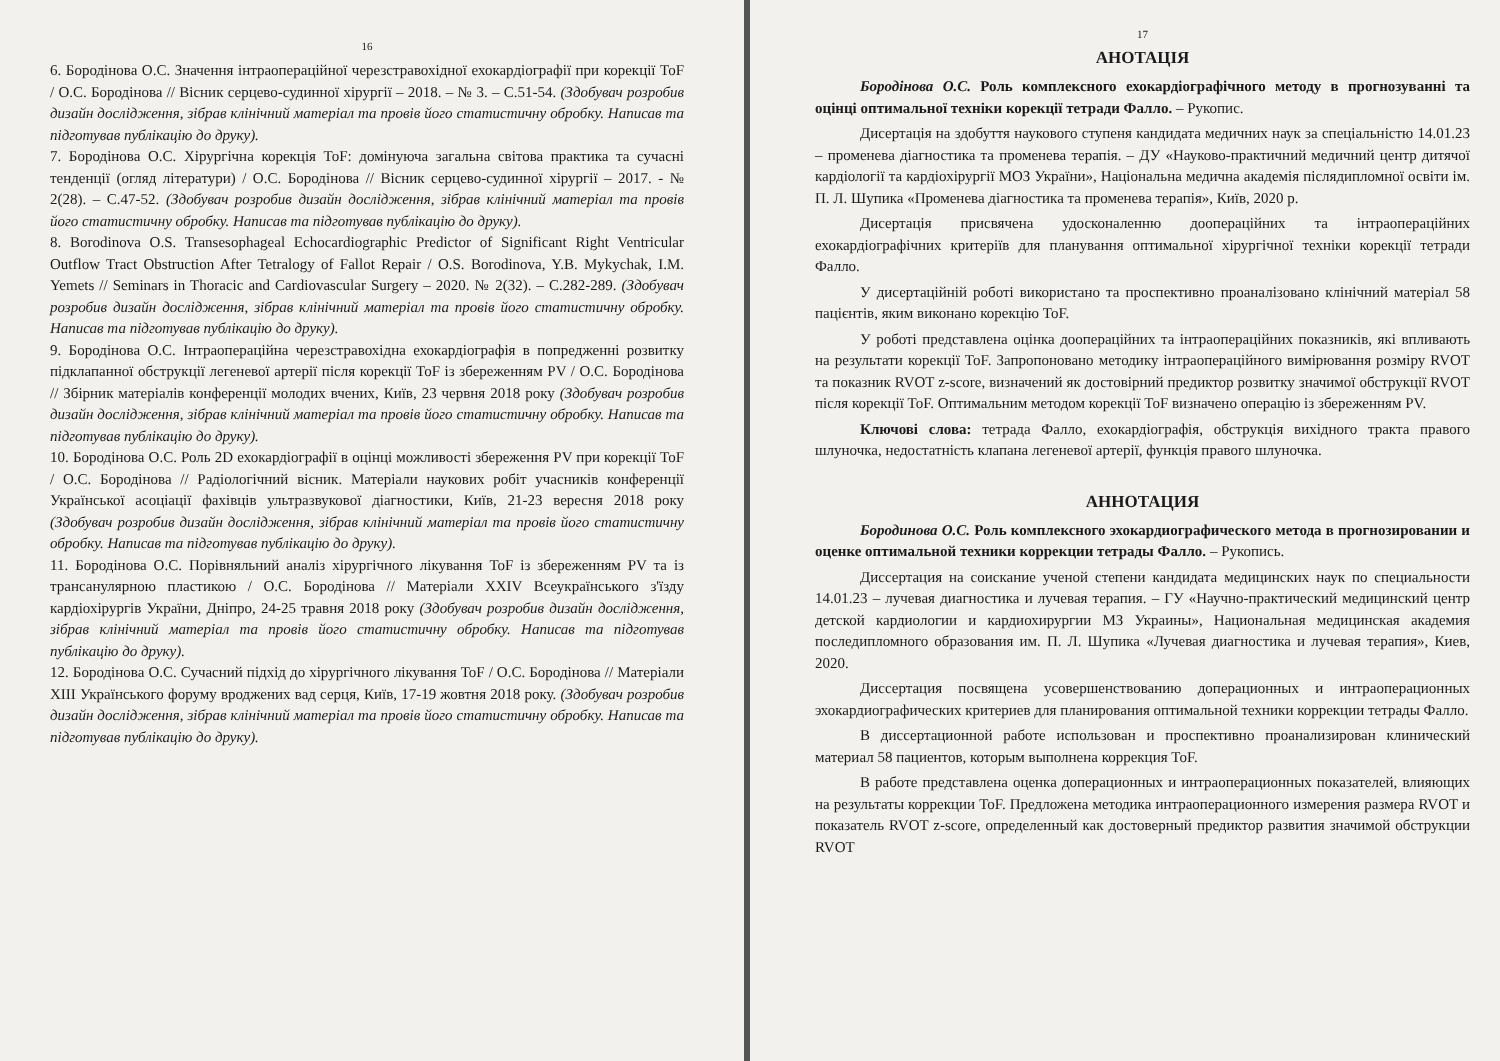16
6. Бородінова О.С. Значення інтраопераційної черезстравохідної ехокардіографії при корекції ToF / О.С. Бородінова // Вісник серцево-судинної хірургії – 2018. – № 3. – С.51-54. (Здобувач розробив дизайн дослідження, зібрав клінічний матеріал та провів його статистичну обробку. Написав та підготував публікацію до друку).
7. Бородінова О.С. Хірургічна корекція ToF: домінуюча загальна світова практика та сучасні тенденції (огляд літератури) / О.С. Бородінова // Вісник серцево-судинної хірургії – 2017. - № 2(28). – С.47-52. (Здобувач розробив дизайн дослідження, зібрав клінічний матеріал та провів його статистичну обробку. Написав та підготував публікацію до друку).
8. Borodinova O.S. Transesophageal Echocardiographic Predictor of Significant Right Ventricular Outflow Tract Obstruction After Tetralogy of Fallot Repair / O.S. Borodinova, Y.B. Mykychak, I.M. Yemets // Seminars in Thoracic and Cardiovascular Surgery – 2020. № 2(32). – C.282-289. (Здобувач розробив дизайн дослідження, зібрав клінічний матеріал та провів його статистичну обробку. Написав та підготував публікацію до друку).
9. Бородінова О.С. Інтраопераційна черезстравохідна ехокардіографія в попредженні розвитку підклапанної обструкції легеневої артерії після корекції ToF із збереженням PV / О.С. Бородінова // Збірник матеріалів конференції молодих вчених, Київ, 23 червня 2018 року (Здобувач розробив дизайн дослідження, зібрав клінічний матеріал та провів його статистичну обробку. Написав та підготував публікацію до друку).
10. Бородінова О.С. Роль 2D ехокардіографії в оцінці можливості збереження PV при корекції ToF / О.С. Бородінова // Радіологічний вісник. Матеріали наукових робіт учасників конференції Української асоціації фахівців ультразвукової діагностики, Київ, 21-23 вересня 2018 року (Здобувач розробив дизайн дослідження, зібрав клінічний матеріал та провів його статистичну обробку. Написав та підготував публікацію до друку).
11. Бородінова О.С. Порівняльний аналіз хірургічного лікування ToF із збереженням PV та із трансанулярною пластикою / О.С. Бородінова // Матеріали XXIV Всеукраїнського з'їзду кардіохірургів України, Дніпро, 24-25 травня 2018 року (Здобувач розробив дизайн дослідження, зібрав клінічний матеріал та провів його статистичну обробку. Написав та підготував публікацію до друку).
12. Бородінова О.С. Сучасний підхід до хірургічного лікування ToF / О.С. Бородінова // Матеріали XIII Українського форуму вроджених вад серця, Київ, 17-19 жовтня 2018 року. (Здобувач розробив дизайн дослідження, зібрав клінічний матеріал та провів його статистичну обробку. Написав та підготував публікацію до друку).
17
АНОТАЦІЯ
Бородінова О.С. Роль комплексного ехокардіографічного методу в прогнозуванні та оцінці оптимальної техніки корекції тетради Фалло. – Рукопис.
Дисертація на здобуття наукового ступеня кандидата медичних наук за спеціальністю 14.01.23 – променева діагностика та променева терапія. – ДУ «Науково-практичний медичний центр дитячої кардіології та кардіохірургії МОЗ України», Національна медична академія післядипломної освіти ім. П. Л. Шупика «Променева діагностика та променева терапія», Київ, 2020 р.
Дисертація присвячена удосконаленню доопераційних та інтраопераційних ехокардіографічних критеріїв для планування оптимальної хірургічної техніки корекції тетради Фалло.
У дисертаційній роботі використано та проспективно проаналізовано клінічний матеріал 58 пацієнтів, яким виконано корекцію ToF.
У роботі представлена оцінка доопераційних та інтраопераційних показників, які впливають на результати корекції ToF. Запропоновано методику інтраопераційного вимірювання розміру RVOT та показник RVOT z-score, визначений як достовірний предиктор розвитку значимої обструкції RVOT після корекції ToF. Оптимальним методом корекції ToF визначено операцію із збереженням PV.
Ключові слова: тетрада Фалло, ехокардіографія, обструкція вихідного тракта правого шлуночка, недостатність клапана легеневої артерії, функція правого шлуночка.
АННОТАЦИЯ
Бородинова О.С. Роль комплексного эхокардиографического метода в прогнозировании и оценке оптимальной техники коррекции тетрады Фалло. – Рукопись.
Диссертация на соискание ученой степени кандидата медицинских наук по специальности 14.01.23 – лучевая диагностика и лучевая терапия. – ГУ «Научно-практический медицинский центр детской кардиологии и кардиохирургии МЗ Украины», Национальная медицинская академия последипломного образования им. П. Л. Шупика «Лучевая диагностика и лучевая терапия», Киев, 2020.
Диссертация посвящена усовершенствованию доперационных и интраоперационных эхокардиографических критериев для планирования оптимальной техники коррекции тетрады Фалло.
В диссертационной работе использован и проспективно проанализирован клинический материал 58 пациентов, которым выполнена коррекция ToF.
В работе представлена оценка доперационных и интраоперационных показателей, влияющих на результаты коррекции ToF. Предложена методика интраоперационного измерения размера RVOT и показатель RVOT z-score, определенный как достоверный предиктор развития значимой обструкции RVOT